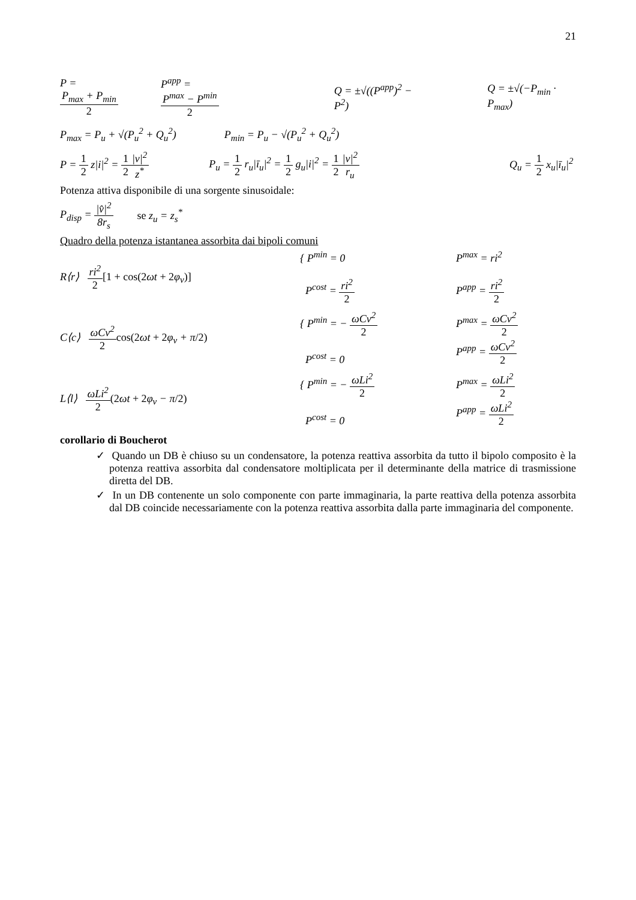21
P = P<sub>max</sub> + P<sub>min</sub> 2 P<sup>app</sup> = P<sup>max</sup> − P<sup>min</sup> 2 Q = ±√((P<sup>app</sup>)<sup>2</sup> − P<sup>2</sup>) Q = ±√(−P<sub>min</sub> · P<sub>max</sub>)
P<sub>max</sub> = P<sub>u</sub> + √(P<sub>u</sub><sup>2</sup> + Q<sub>u</sub><sup>2</sup>) P<sub>min</sub> = P<sub>u</sub> − √(P<sub>u</sub><sup>2</sup> + Q<sub>u</sub><sup>2</sup>)
P = 1 2 z|i|<sup>2</sup> = 1 2|v|<sup>2</sup> z<sup>*</sup>
P<sub>u</sub> = 1 2 r<sub>u</sub>|ī<sub>u</sub>|<sup>2</sup> = 1 2 g<sub>u</sub>|i|<sup>2</sup> = 1 2|v|<sup>2</sup> r<sub>u</sub>
Q<sub>u</sub> = 1 2 x<sub>u</sub>|ī<sub>u</sub>|<sup>2</sup>
Potenza attiva disponibile di una sorgente sinusoidale:
P<sub>disp</sub> = |v̂|<sup>2</sup> 8r<sub>s</sub> se z<sub>u</sub> = z<sub>s</sub><sup>*</sup>
Quadro della potenza istantanea assorbita dai bipoli comuni
R⟨r⟩ ri<sup>2</sup> 2[1 + cos(2ωt + 2φ<sub>v</sub>)]
{ P<sup>min</sup> = 0
P<sup>cost</sup> = ri<sup>2</sup> 2
P<sup>max</sup> = ri<sup>2</sup>
P<sup>app</sup> = ri<sup>2</sup> 2
C⟨c⟩ ωCv<sup>2</sup> 2 cos(2ωt + 2φ<sub>v</sub> + π/2)
{ P<sup>min</sup> = − ωCv<sup>2</sup> 2
P<sup>cost</sup> = 0
P<sup>max</sup> = ωCv<sup>2</sup> 2
P<sup>app</sup> = ωCv<sup>2</sup> 2
L⟨l⟩ ωLi<sup>2</sup> 2(2ωt + 2φ<sub>v</sub> − π/2)
{ P<sup>min</sup> = − ωLi<sup>2</sup> 2
P<sup>cost</sup> = 0
P<sup>max</sup> = ωLi<sup>2</sup> 2
P<sup>app</sup> = ωLi<sup>2</sup> 2
corollario di Boucherot
✓ Quando un DB è chiuso su un condensatore, la potenza reattiva assorbita da tutto il bipolo composito è la potenza reattiva assorbita dal condensatore moltiplicata per il determinante della matrice di trasmissione diretta del DB.
✓ In un DB contenente un solo componente con parte immaginaria, la parte reattiva della potenza assorbita dal DB coincide necessariamente con la potenza reattiva assorbita dalla parte immaginaria del componente.